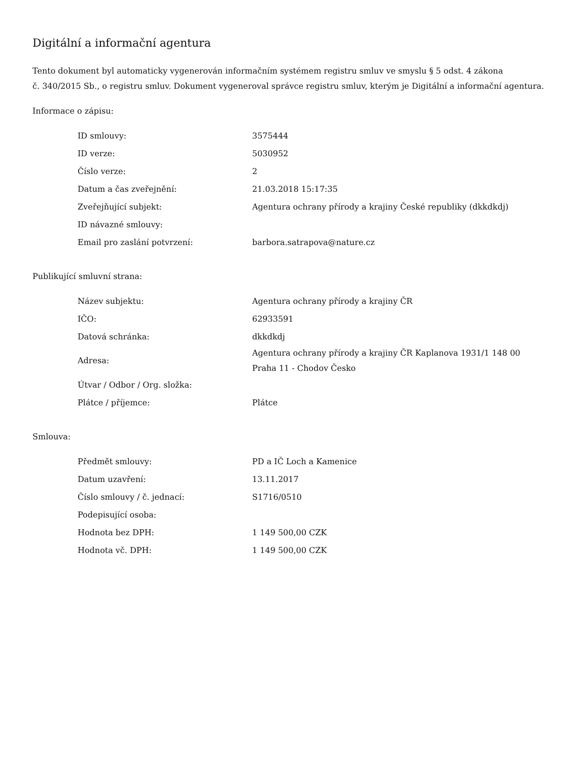Digitální a informační agentura
Tento dokument byl automaticky vygenerován informačním systémem registru smluv ve smyslu § 5 odst. 4 zákona
č. 340/2015 Sb., o registru smluv. Dokument vygeneroval správce registru smluv, kterým je Digitální a informační agentura.
Informace o zápisu:
| ID smlouvy: | 3575444 |
| ID verze: | 5030952 |
| Číslo verze: | 2 |
| Datum a čas zveřejnění: | 21.03.2018 15:17:35 |
| Zveřejňující subjekt: | Agentura ochrany přírody a krajiny České republiky (dkkdkdj) |
| ID návazné smlouvy: | |
| Email pro zaslání potvrzení: | barbora.satrapova@nature.cz |
Publikující smluvní strana:
| Název subjektu: | Agentura ochrany přírody a krajiny ČR |
| IČO: | 62933591 |
| Datová schránka: | dkkdkdj |
| Adresa: | Agentura ochrany přírody a krajiny ČR Kaplanova 1931/1 148 00 Praha 11 - Chodov Česko |
| Útvar / Odbor / Org. složka: | |
| Plátce / příjemce: | Plátce |
Smlouva:
| Předmět smlouvy: | PD a IČ Loch a Kamenice |
| Datum uzavření: | 13.11.2017 |
| Číslo smlouvy / č. jednací: | S1716/0510 |
| Podepisující osoba: | |
| Hodnota bez DPH: | 1 149 500,00 CZK |
| Hodnota vč. DPH: | 1 149 500,00 CZK |